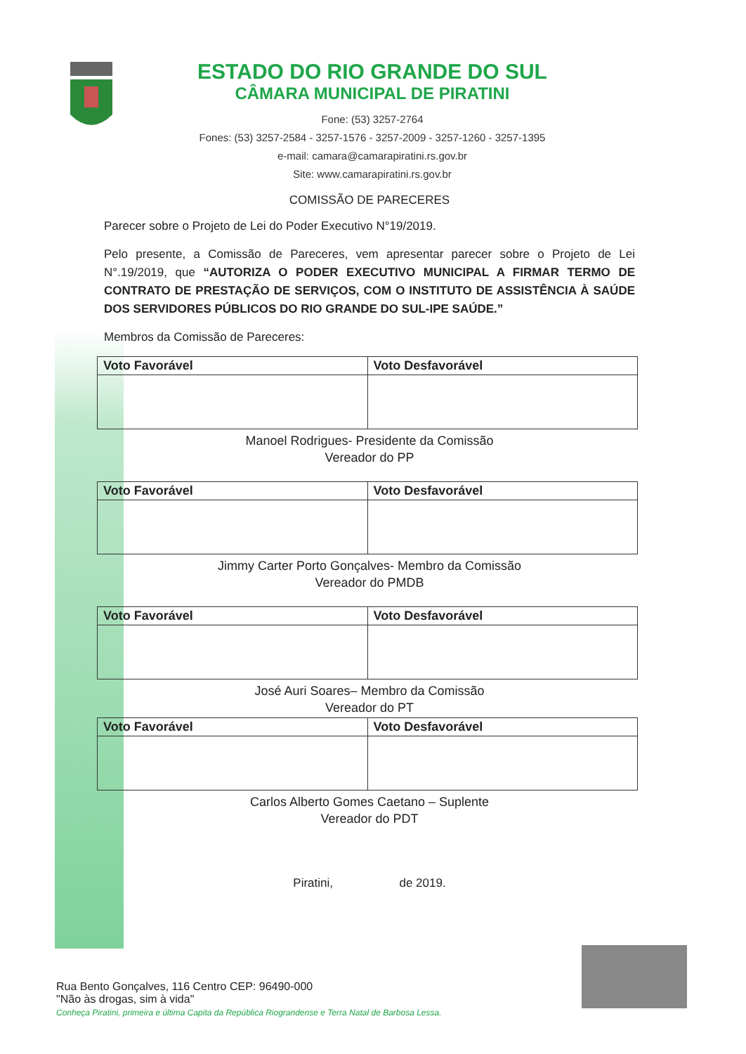ESTADO DO RIO GRANDE DO SUL
CÂMARA MUNICIPAL DE PIRATINI
Fone: (53) 3257-2764
Fones: (53) 3257-2584 - 3257-1576 - 3257-2009 - 3257-1260 - 3257-1395
e-mail: camara@camarapiratini.rs.gov.br
Site: www.camarapiratini.rs.gov.br
COMISSÃO DE PARECERES
Parecer sobre o Projeto de Lei do Poder Executivo N°19/2019.
Pelo presente, a Comissão de Pareceres, vem apresentar parecer sobre o Projeto de Lei N°.19/2019, que “AUTORIZA O PODER EXECUTIVO MUNICIPAL A FIRMAR TERMO DE CONTRATO DE PRESTAÇÃO DE SERVIÇOS, COM O INSTITUTO DE ASSISTÊNCIA À SAÚDE DOS SERVIDORES PÚBLICOS DO RIO GRANDE DO SUL-IPE SAÚDE.”
Membros da Comissão de Pareceres:
| Voto Favorável | Voto Desfavorável |
Manoel Rodrigues- Presidente da Comissão
Vereador do PP
| Voto Favorável | Voto Desfavorável |
Jimmy Carter Porto Gonçalves- Membro da Comissão
Vereador do PMDB
| Voto Favorável | Voto Desfavorável |
José Auri Soares– Membro da Comissão
Vereador do PT
| Voto Favorável | Voto Desfavorável |
Carlos Alberto Gomes Caetano – Suplente
Vereador do PDT
Piratini, de 2019.
Rua Bento Gonçalves, 116 Centro CEP: 96490-000
"Não às drogas, sim à vida"
Conheça Piratini, primeira e última Capita da República Riograndense e Terra Natal de Barbosa Lessa.